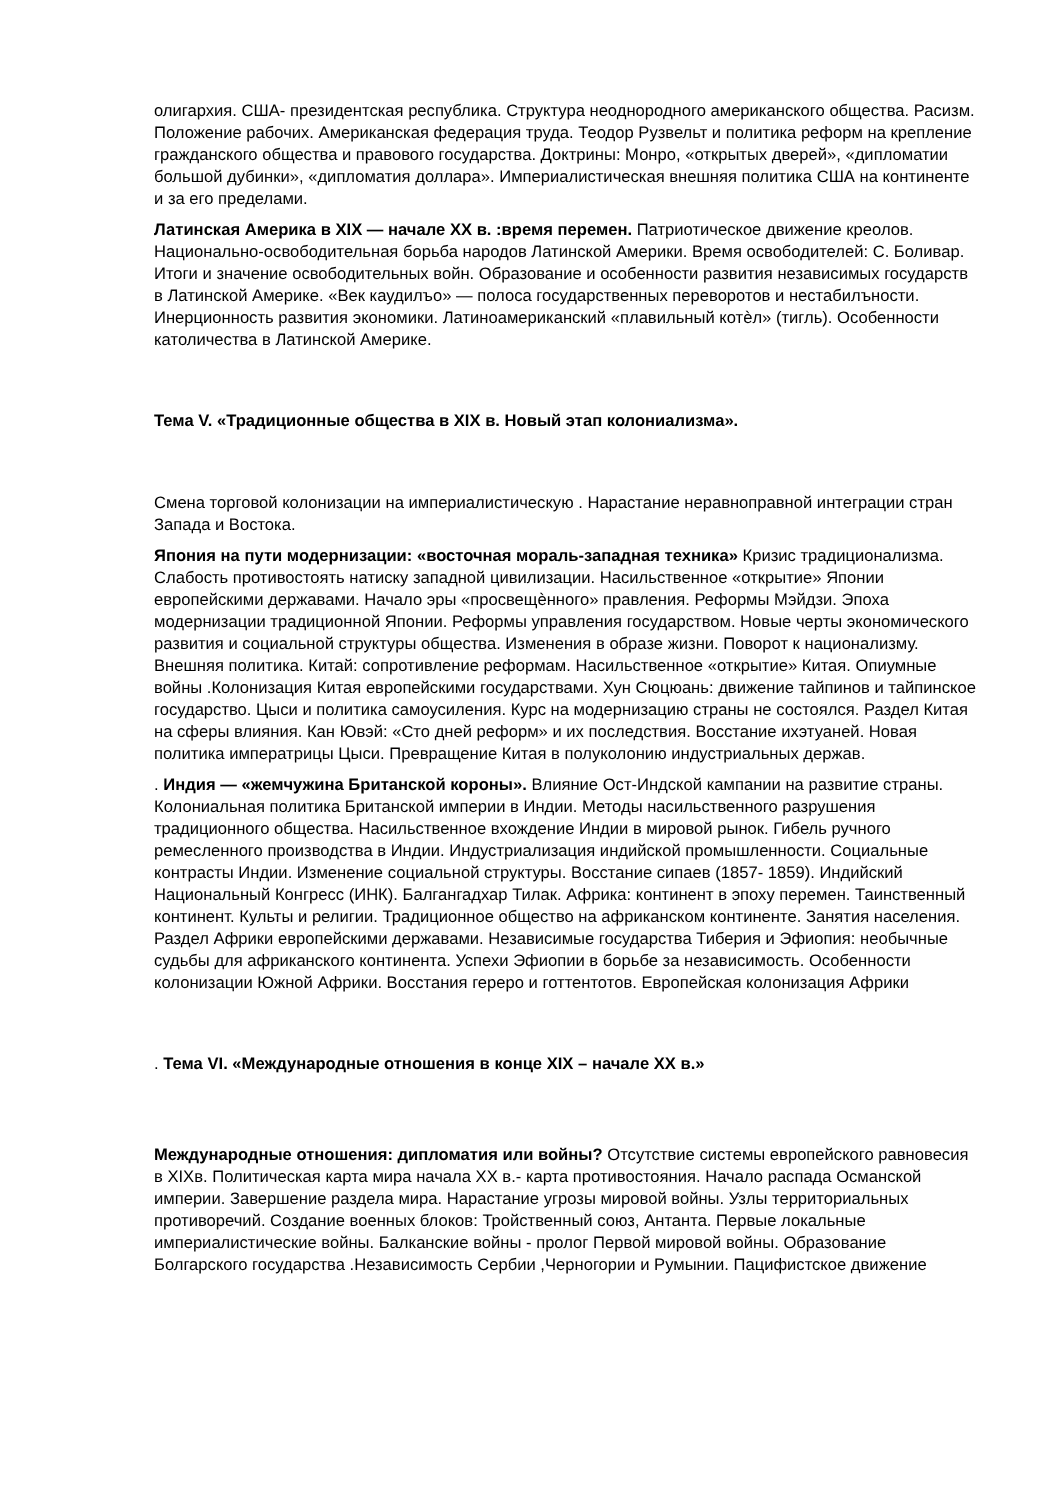олигархия. США- президентская республика. Структура неоднородного американского общества. Расизм. Положение рабочих. Американская федерация труда. Теодор Рузвельт и политика реформ на крепление гражданского общества и правового государства. Доктрины: Монро, «открытых дверей», «дипломатии большой дубинки», «дипломатия доллара». Империалистическая внешняя политика США на континенте и за его пределами.
Латинская Америка в XIX — начале XX в. :время перемен. Патриотическое движение креолов. Национально-освободительная борьба народов Латинской Америки. Время освободителей: С. Боливар. Итоги и значение освободительных войн. Образование и особенности развития независимых государств в Латинской Америке. «Век каудилъо» — полоса государственных переворотов и нестабилъности. Инерционность развития экономики. Латиноамериканский «плавильный котѐл» (тигль). Особенности католичества в Латинской Америке.
Тема V. «Традиционные общества в XIX в. Новый этап колониализма».
Смена торговой колонизации на империалистическую . Нарастание неравноправной интеграции стран Запада и Востока.
Япония на пути модернизации: «восточная мораль-западная техника» Кризис традиционализма. Слабость противостоять натиску западной цивилизации. Насильственное «открытие» Японии европейскими державами. Начало эры «просвещѐнного» правления. Реформы Мэйдзи. Эпоха модернизации традиционной Японии. Реформы управления государством. Новые черты экономического развития и социальной структуры общества. Изменения в образе жизни. Поворот к национализму. Внешняя политика. Китай: сопротивление реформам. Насильственное «открытие» Китая. Опиумные войны .Колонизация Китая европейскими государствами. Хун Сюцюань: движение тайпинов и тайпинское государство. Цыси и политика самоусиления. Курс на модернизацию страны не состоялся. Раздел Китая на сферы влияния. Кан Ювэй: «Сто дней реформ» и их последствия. Восстание ихэтуаней. Новая политика императрицы Цыси. Превращение Китая в полуколонию индустриальных держав.
. Индия — «жемчужина Британской короны». Влияние Ост-Индской кампании на развитие страны. Колониальная политика Британской империи в Индии. Методы насильственного разрушения традиционного общества. Насильственное вхождение Индии в мировой рынок. Гибель ручного ремесленного производства в Индии. Индустриализация индийской промышленности. Социальные контрасты Индии. Изменение социальной структуры. Восстание сипаев (1857- 1859). Индийский Национальный Конгресс (ИНК). Балгангадхар Тилак. Африка: континент в эпоху перемен. Таинственный континент. Культы и религии. Традиционное общество на африканском континенте. Занятия населения. Раздел Африки европейскими державами. Независимые государства Тиберия и Эфиопия: необычные судьбы для африканского континента. Успехи Эфиопии в борьбе за независимость. Особенности колонизации Южной Африки. Восстания гереро и готтентотов. Европейская колонизация Африки
. Тема VI. «Международные отношения в конце XIX – начале XX в.»
Международные отношения: дипломатия или войны? Отсутствие системы европейского равновесия в XIXв. Политическая карта мира начала XX в.- карта противостояния. Начало распада Османской империи. Завершение раздела мира. Нарастание угрозы мировой войны. Узлы территориальных противоречий. Создание военных блоков: Тройственный союз, Антанта. Первые локальные империалистические войны. Балканские войны - пролог Первой мировой войны. Образование Болгарского государства .Независимость Сербии ,Черногории и Румынии. Пацифистское движение